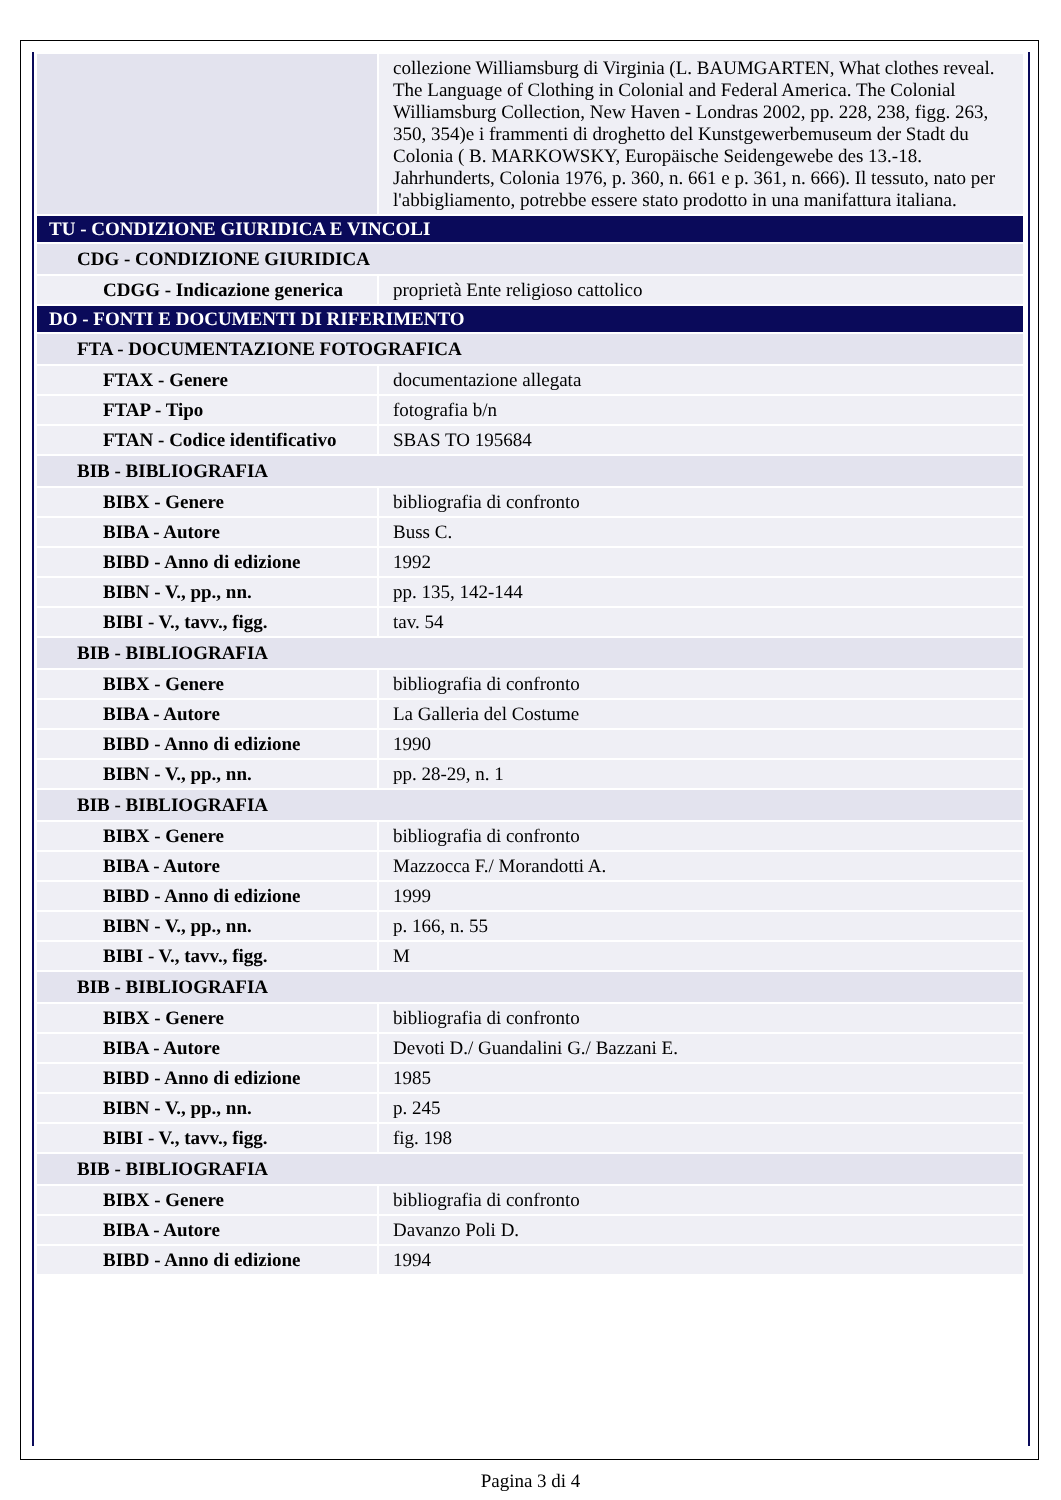| | collezione Williamsburg di Virginia (L. BAUMGARTEN, What clothes reveal. The Language of Clothing in Colonial and Federal America. The Colonial Williamsburg Collection, New Haven - Londras 2002, pp. 228, 238, figg. 263, 350, 354)e i frammenti di droghetto del Kunstgewerbemuseum der Stadt du Colonia ( B. MARKOWSKY, Europäische Seidengewebe des 13.-18. Jahrhunderts, Colonia 1976, p. 360, n. 661 e p. 361, n. 666). Il tessuto, nato per l'abbigliamento, potrebbe essere stato prodotto in una manifattura italiana. |
| TU - CONDIZIONE GIURIDICA E VINCOLI | |
| CDG - CONDIZIONE GIURIDICA | |
| CDGG - Indicazione generica | proprietà Ente religioso cattolico |
| DO - FONTI E DOCUMENTI DI RIFERIMENTO | |
| FTA - DOCUMENTAZIONE FOTOGRAFICA | |
| FTAX - Genere | documentazione allegata |
| FTAP - Tipo | fotografia b/n |
| FTAN - Codice identificativo | SBAS TO 195684 |
| BIB - BIBLIOGRAFIA | |
| BIBX - Genere | bibliografia di confronto |
| BIBA - Autore | Buss C. |
| BIBD - Anno di edizione | 1992 |
| BIBN - V., pp., nn. | pp. 135, 142-144 |
| BIBI - V., tavv., figg. | tav. 54 |
| BIB - BIBLIOGRAFIA | |
| BIBX - Genere | bibliografia di confronto |
| BIBA - Autore | La Galleria del Costume |
| BIBD - Anno di edizione | 1990 |
| BIBN - V., pp., nn. | pp. 28-29, n. 1 |
| BIB - BIBLIOGRAFIA | |
| BIBX - Genere | bibliografia di confronto |
| BIBA - Autore | Mazzocca F./ Morandotti A. |
| BIBD - Anno di edizione | 1999 |
| BIBN - V., pp., nn. | p. 166, n. 55 |
| BIBI - V., tavv., figg. | M |
| BIB - BIBLIOGRAFIA | |
| BIBX - Genere | bibliografia di confronto |
| BIBA - Autore | Devoti D./ Guandalini G./ Bazzani E. |
| BIBD - Anno di edizione | 1985 |
| BIBN - V., pp., nn. | p. 245 |
| BIBI - V., tavv., figg. | fig. 198 |
| BIB - BIBLIOGRAFIA | |
| BIBX - Genere | bibliografia di confronto |
| BIBA - Autore | Davanzo Poli D. |
| BIBD - Anno di edizione | 1994 |
Pagina 3 di 4